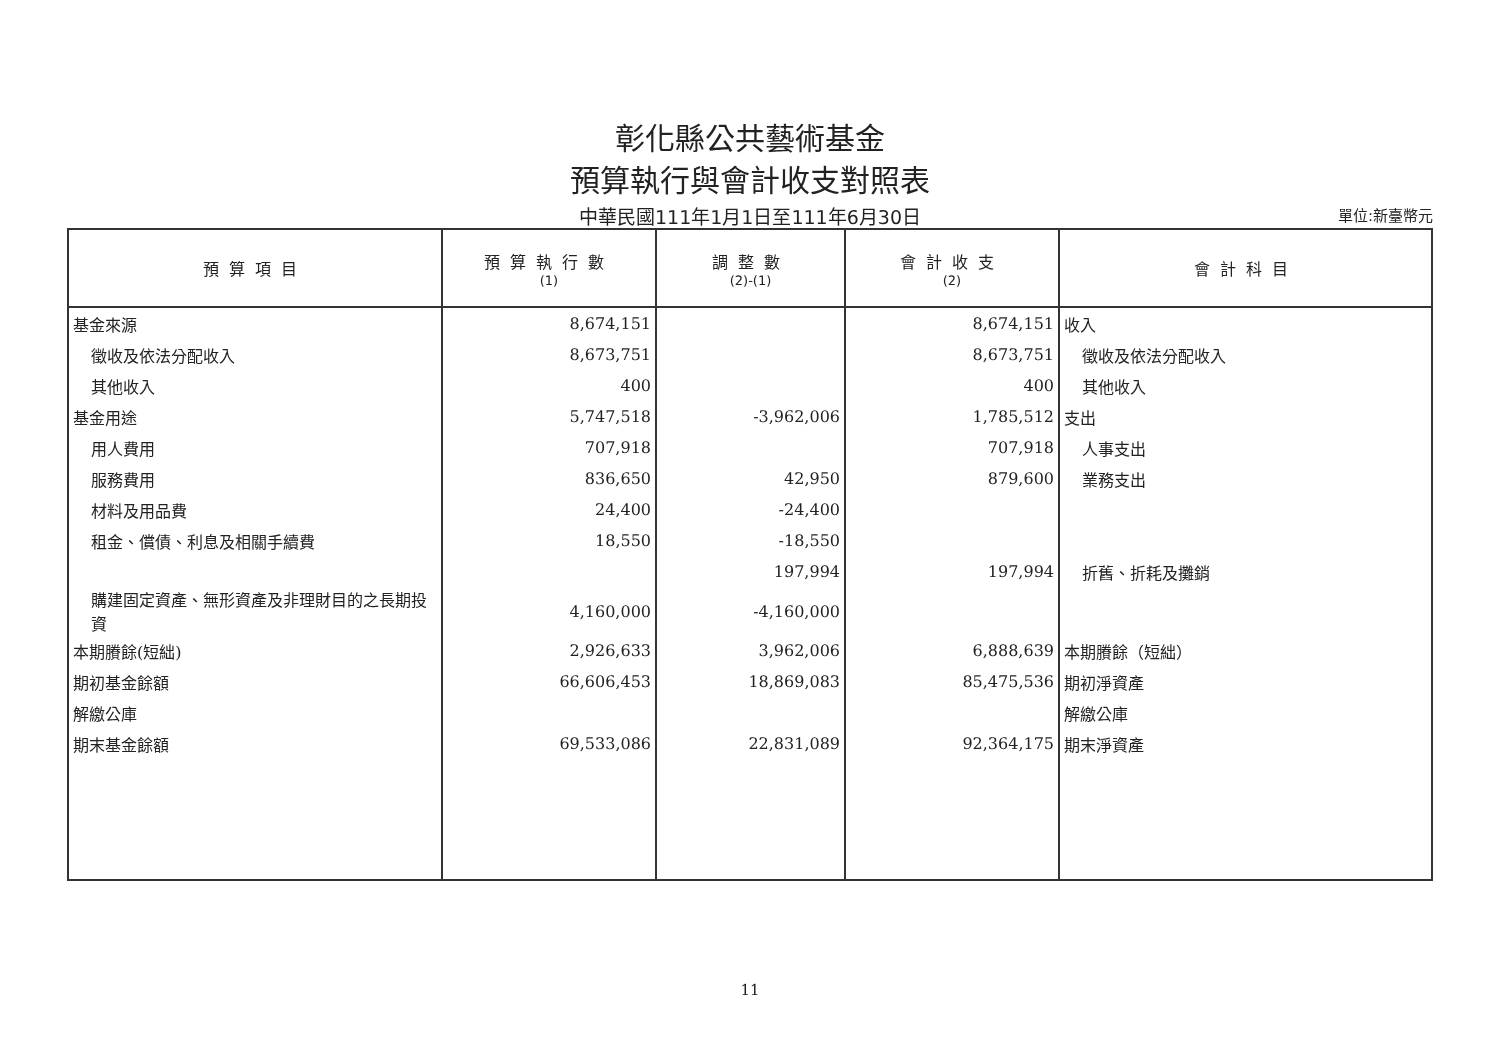彰化縣公共藝術基金
預算執行與會計收支對照表
中華民國111年1月1日至111年6月30日
單位:新臺幣元
| 預算項目 | 預算執行數 (1) | 調整數 (2)-(1) | 會計收支 (2) | 會計科目 |
| --- | --- | --- | --- | --- |
| 基金來源 | 8,674,151 | | 8,674,151 | 收入 |
| 徵收及依法分配收入 | 8,673,751 | | 8,673,751 | 徵收及依法分配收入 |
| 其他收入 | 400 | | 400 | 其他收入 |
| 基金用途 | 5,747,518 | -3,962,006 | 1,785,512 | 支出 |
| 用人費用 | 707,918 | | 707,918 | 人事支出 |
| 服務費用 | 836,650 | 42,950 | 879,600 | 業務支出 |
| 材料及用品費 | 24,400 | -24,400 | | |
| 租金、償債、利息及相關手續費 | 18,550 | -18,550 | | |
| | | 197,994 | 197,994 | 折舊、折耗及攤銷 |
| 購建固定資產、無形資產及非理財目的之長期投資 | 4,160,000 | -4,160,000 | | |
| 本期賸餘(短絀) | 2,926,633 | 3,962,006 | 6,888,639 | 本期賸餘（短絀） |
| 期初基金餘額 | 66,606,453 | 18,869,083 | 85,475,536 | 期初淨資產 |
| 解繳公庫 | | | | 解繳公庫 |
| 期末基金餘額 | 69,533,086 | 22,831,089 | 92,364,175 | 期末淨資產 |
11